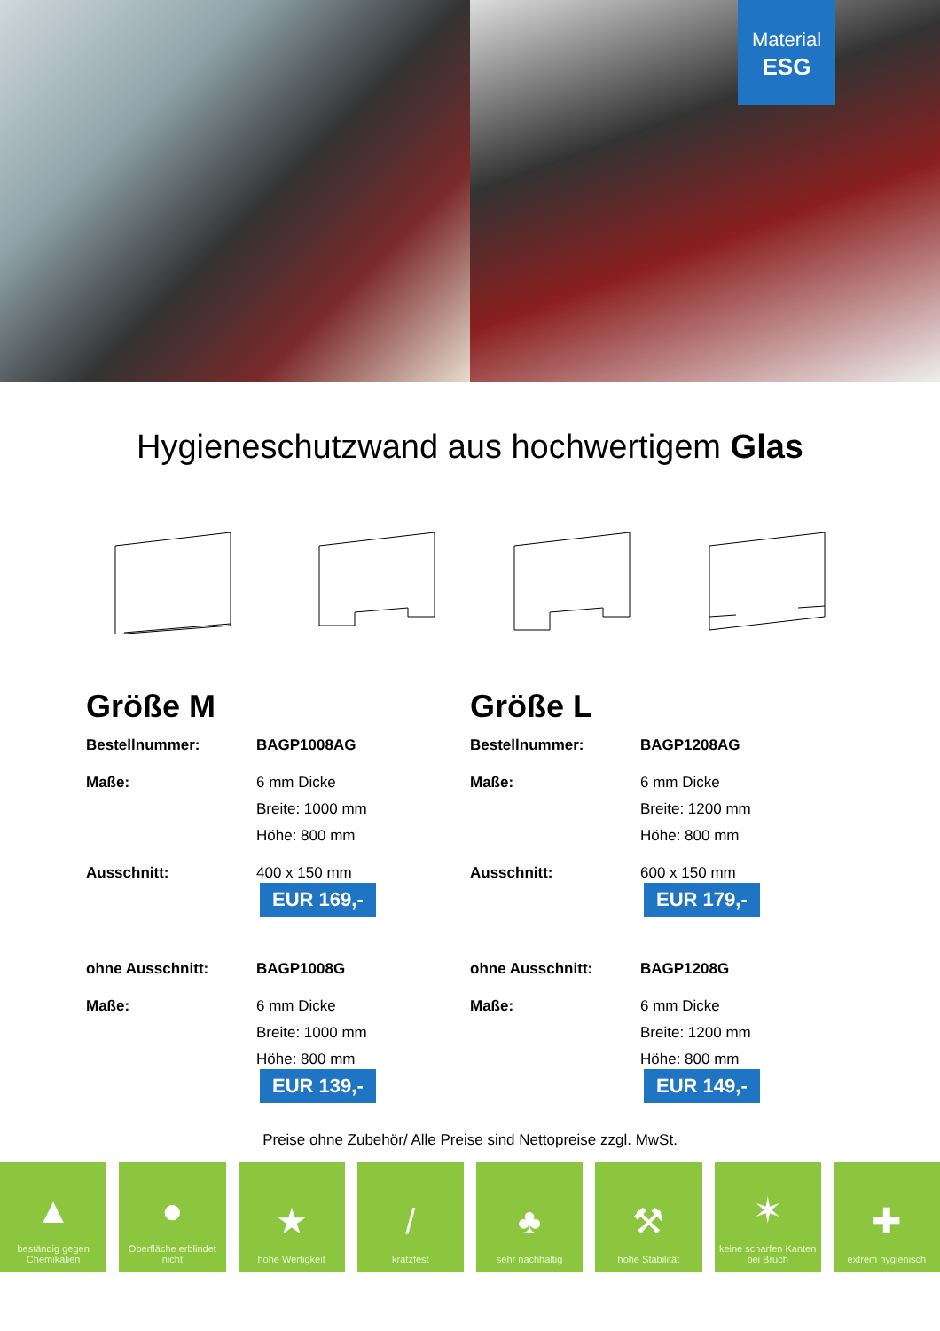Material
ESG
Hygieneschutzwand aus hochwertigem Glas
Größe M
Bestellnummer: BAGP1008AG
Maße: 6 mm Dicke
Breite: 1000 mm
Höhe: 800 mm
Ausschnitt: 400 x 150 mm
EUR 169,-
ohne Ausschnitt: BAGP1008G
Maße: 6 mm Dicke
Breite: 1000 mm
Höhe: 800 mm
EUR 139,-
Größe L
Bestellnummer: BAGP1208AG
Maße: 6 mm Dicke
Breite: 1200 mm
Höhe: 800 mm
Ausschnitt: 600 x 150 mm
EUR 179,-
ohne Ausschnitt: BAGP1208G
Maße: 6 mm Dicke
Breite: 1200 mm
Höhe: 800 mm
EUR 149,-
Preise ohne Zubehör/ Alle Preise sind Nettopreise zzgl. MwSt.
▲
beständig gegen Chemikalien
●
Oberfläche erblindet nicht
★
hohe Wertigkeit
/
kratzfest
♣
sehr nachhaltig
⚒
hohe Stabilität
✶
keine scharfen Kanten bei Bruch
✚
extrem hygienisch